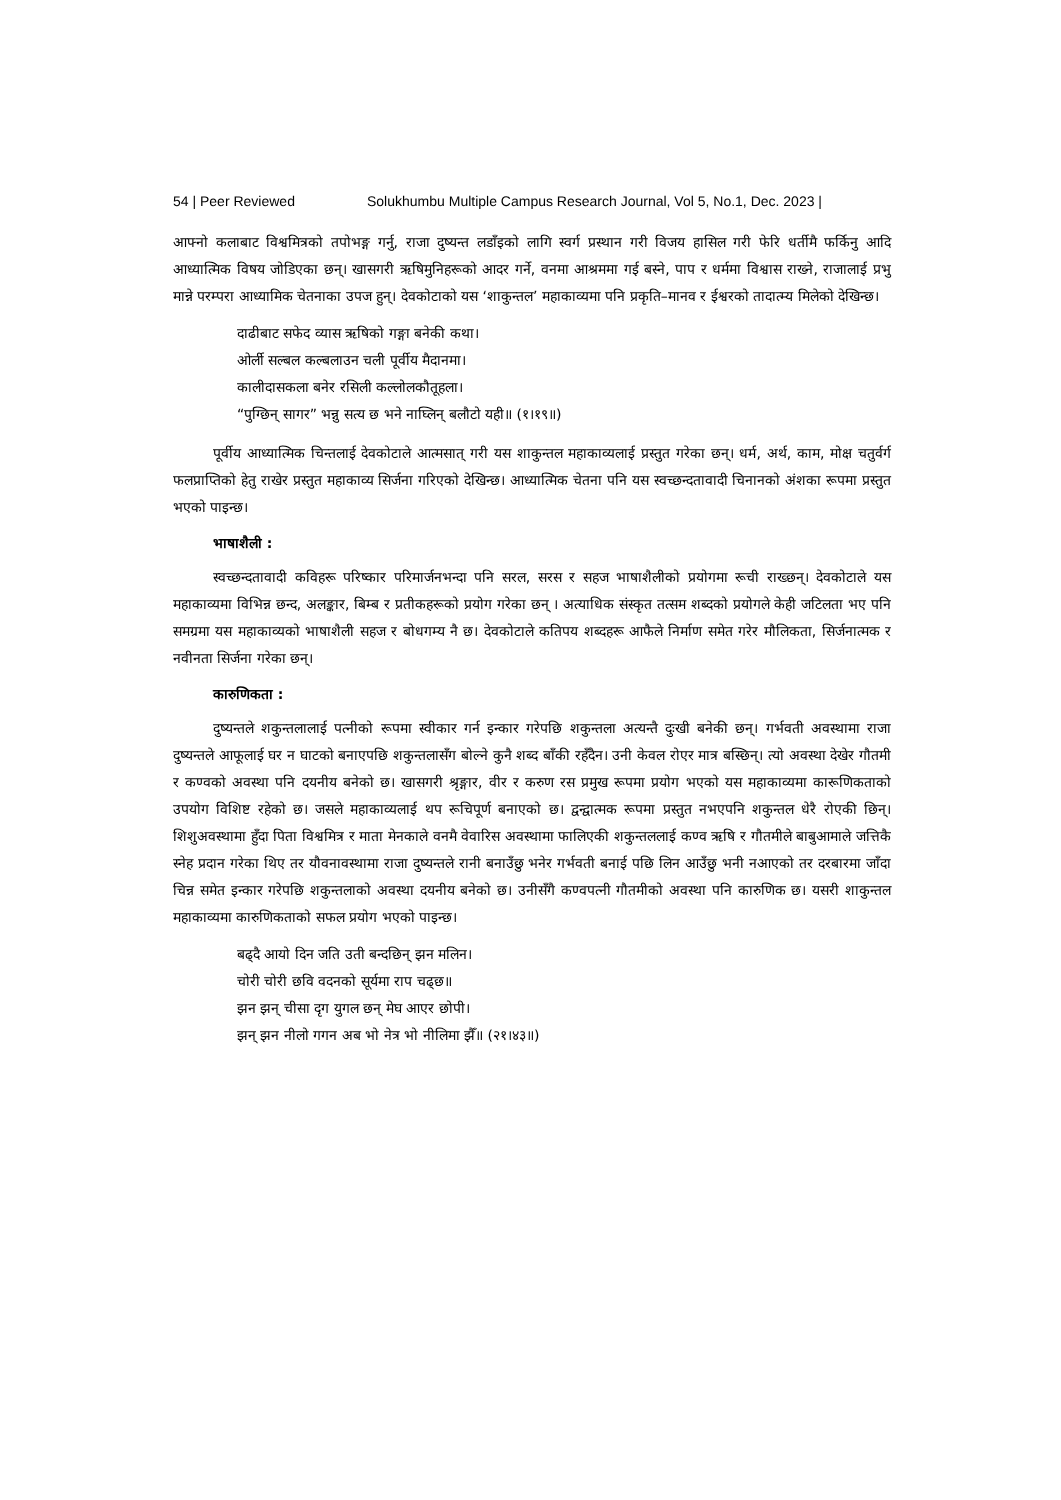54 | Peer Reviewed Solukhumbu Multiple Campus Research Journal, Vol 5, No.1, Dec. 2023 |
आफ्नो कलाबाट विश्वमित्रको तपोभङ्ग गर्नु, राजा दुष्यन्त लडाँइको लागि स्वर्ग प्रस्थान गरी विजय हासिल गरी फेरि धर्तीमै फर्किनु आदि आध्यात्मिक विषय जोडिएका छन्। खासगरी ऋषिमुनिहरूको आदर गर्ने, वनमा आश्रममा गई बस्ने, पाप र धर्ममा विश्वास राख्ने, राजालाई प्रभु मान्ने परम्परा आध्यामिक चेतनाका उपज हुन्। देवकोटाको यस ‘शाकुन्तल’ महाकाव्यमा पनि प्रकृति–मानव र ईश्वरको तादात्म्य मिलेको देखिन्छ।
दाढीबाट सफेद व्यास ऋषिको गङ्गा बनेकी कथा।
ओर्ली सल्बल कल्बलाउन चली पूर्वीय मैदानमा।
कालीदासकला बनेर रसिली कल्लोलकौतूहला।
“पुग्छिन् सागर” भन्नु सत्य छ भने नाघ्लिन् बलौटो यही॥ (१।१९॥)
पूर्वीय आध्यात्मिक चिन्तलाई देवकोटाले आत्मसात् गरी यस शाकुन्तल महाकाव्यलाई प्रस्तुत गरेका छन्। धर्म, अर्थ, काम, मोक्ष चतुर्वर्ग फलप्राप्तिको हेतु राखेर प्रस्तुत महाकाव्य सिर्जना गरिएको देखिन्छ। आध्यात्मिक चेतना पनि यस स्वच्छन्दतावादी चिनानको अंशका रूपमा प्रस्तुत भएको पाइन्छ।
भाषाशैली :
स्वच्छन्दतावादी कविहरू परिष्कार परिमार्जनभन्दा पनि सरल, सरस र सहज भाषाशैलीको प्रयोगमा रूची राख्छन्। देवकोटाले यस महाकाव्यमा विभिन्न छन्द, अलङ्कार, बिम्ब र प्रतीकहरूको प्रयोग गरेका छन् । अत्याधिक संस्कृत तत्सम शब्दको प्रयोगले केही जटिलता भए पनि समग्रमा यस महाकाव्यको भाषाशैली सहज र बोधगम्य नै छ। देवकोटाले कतिपय शब्दहरू आफैले निर्माण समेत गरेर मौलिकता, सिर्जनात्मक र नवीनता सिर्जना गरेका छन्।
कारुणिकता :
दुष्यन्तले शकुन्तलालाई पत्नीको रूपमा स्वीकार गर्न इन्कार गरेपछि शकुन्तला अत्यन्तै दुःखी बनेकी छन्। गर्भवती अवस्थामा राजा दुष्यन्तले आफूलाई घर न घाटको बनाएपछि शकुन्तलासँग बोल्ने कुनै शब्द बाँकी रहँदैन। उनी केवल रोएर मात्र बस्छिन्। त्यो अवस्था देखेर गौतमी र कण्वको अवस्था पनि दयनीय बनेको छ। खासगरी श्रृङ्गार, वीर र करुण रस प्रमुख रूपमा प्रयोग भएको यस महाकाव्यमा कारूणिकताको उपयोग विशिष्ट रहेको छ। जसले महाकाव्यलाई थप रूचिपूर्ण बनाएको छ। द्वन्द्वात्मक रूपमा प्रस्तुत नभएपनि शकुन्तल धेरै रोएकी छिन्। शिशुअवस्थामा हुँदा पिता विश्वमित्र र माता मेनकाले वनमै वेवारिस अवस्थामा फालिएकी शकुन्तललाई कण्व ऋषि र गौतमीले बाबुआमाले जत्तिकै स्नेह प्रदान गरेका थिए तर यौवनावस्थामा राजा दुष्यन्तले रानी बनाउँछु भनेर गर्भवती बनाई पछि लिन आउँछु भनी नआएको तर दरबारमा जाँदा चिन्न समेत इन्कार गरेपछि शकुन्तलाको अवस्था दयनीय बनेको छ। उनीसँगै कण्वपत्नी गौतमीको अवस्था पनि कारुणिक छ। यसरी शाकुन्तल महाकाव्यमा कारुणिकताको सफल प्रयोग भएको पाइन्छ।
बढ्दै आयो दिन जति उती बन्दछिन् झन मलिन।
चोरी चोरी छवि वदनको सूर्यमा राप चढ्छ॥
झन झन् चीसा दृग युगल छन् मेघ आएर छोपी।
झन् झन नीलो गगन अब भो नेत्र भो नीलिमा झैँ॥ (२१।४३॥)